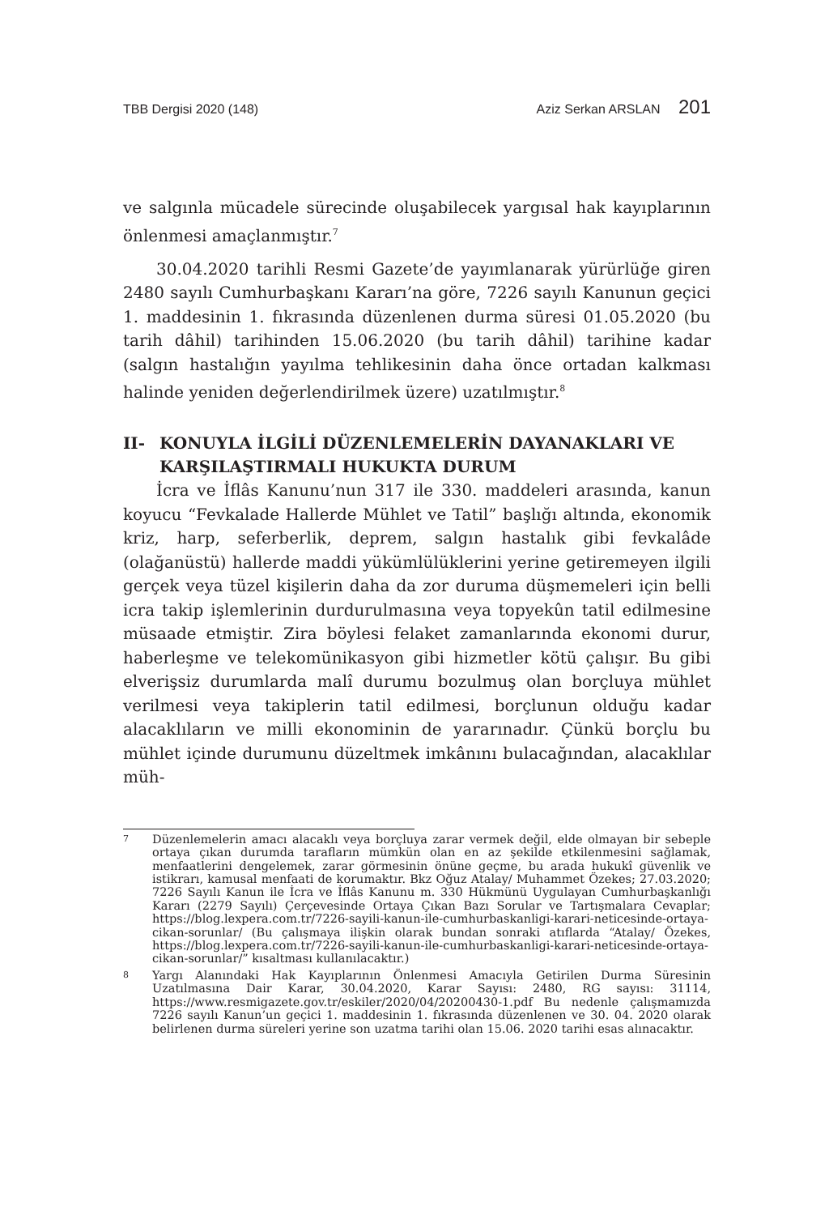TBB Dergisi 2020 (148) Aziz Serkan ARSLAN 201
ve salgınla mücadele sürecinde oluşabilecek yargısal hak kayıplarının önlenmesi amaçlanmıştır.<sup>7</sup>
30.04.2020 tarihli Resmi Gazete’de yayımlanarak yürürlüğe giren 2480 sayılı Cumhurbaşkanı Kararı’na göre, 7226 sayılı Kanunun geçici 1. maddesinin 1. fıkrasında düzenlenen durma süresi 01.05.2020 (bu tarih dâhil) tarihinden 15.06.2020 (bu tarih dâhil) tarihine kadar (salgın hastalığın yayılma tehlikesinin daha önce ortadan kalkması halinde yeniden değerlendirilmek üzere) uzatılmıştır.<sup>8</sup>
II- KONUYLA İLGİLİ DÜZENLEMELERİN DAYANAKLARI VE KARŞILAŞTIRMALI HUKUKTA DURUM
İcra ve İflâs Kanunu’nun 317 ile 330. maddeleri arasında, kanun koyucu “Fevkalade Hallerde Mühlet ve Tatil” başlığı altında, ekonomik kriz, harp, seferberlik, deprem, salgın hastalık gibi fevkalâde (olağanüstü) hallerde maddi yükümlülüklerini yerine getiremeyen ilgili gerçek veya tüzel kişilerin daha da zor duruma düşmemeleri için belli icra takip işlemlerinin durdurulmasına veya topyekûn tatil edilmesine müsaade etmiştir. Zira böylesi felaket zamanlarında ekonomi durur, haberleşme ve telekomünikasyon gibi hizmetler kötü çalışır. Bu gibi elverişsiz durumlarda malî durumu bozulmuş olan borçluya mühlet verilmesi veya takiplerin tatil edilmesi, borçlunun olduğu kadar alacaklıların ve milli ekonominin de yararınadır. Çünkü borçlu bu mühlet içinde durumunu düzeltmek imkânını bulacağından, alacaklılar müh-
<sup>7</sup>
Düzenlemelerin amacı alacaklı veya borçluya zarar vermek değil, elde olmayan bir sebeple ortaya çıkan durumda tarafların mümkün olan en az şekilde etkilenmesini sağlamak, menfaatlerini dengelemek, zarar görmesinin önüne geçme, bu arada hukukî güvenlik ve istikrarı, kamusal menfaati de korumaktır. Bkz Oğuz Atalay/ Muhammet Özekes; 27.03.2020; 7226 Sayılı Kanun ile İcra ve İflâs Kanunu m. 330 Hükmünü Uygulayan Cumhurbaşkanlığı Kararı (2279 Sayılı) Çerçevesinde Ortaya Çıkan Bazı Sorular ve Tartışmalara Cevaplar; https://blog.lexpera.com.tr/7226-sayili-kanun-ile-cumhurbaskanligi-karari-neticesinde-ortaya-cikan-sorunlar/ (Bu çalışmaya ilişkin olarak bundan sonraki atıflarda “Atalay/ Özekes, https://blog.lexpera.com.tr/7226-sayili-kanun-ile-cumhurbaskanligi-karari-neticesinde-ortaya-cikan-sorunlar/” kısaltması kullanılacaktır.)
<sup>8</sup>
Yargı Alanındaki Hak Kayıplarının Önlenmesi Amacıyla Getirilen Durma Süresinin Uzatılmasına Dair Karar, 30.04.2020, Karar Sayısı: 2480, RG sayısı: 31114, https://www.resmigazete.gov.tr/eskiler/2020/04/20200430-1.pdf Bu nedenle çalışmamızda 7226 sayılı Kanun’un geçici 1. maddesinin 1. fıkrasında düzenlenen ve 30. 04. 2020 olarak belirlenen durma süreleri yerine son uzatma tarihi olan 15.06. 2020 tarihi esas alınacaktır.